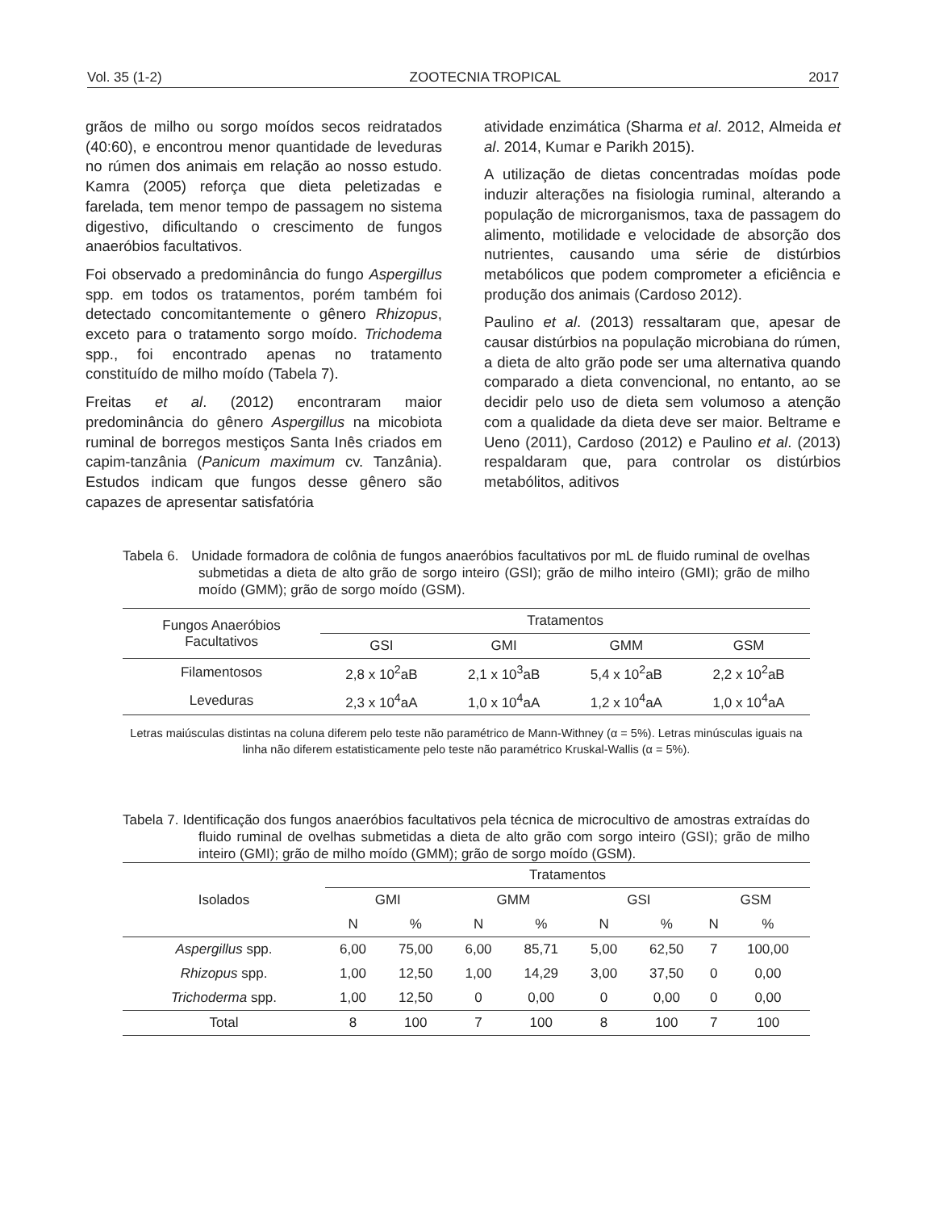Vol. 35 (1-2) ZOOTECNIA TROPICAL 2017
grãos de milho ou sorgo moídos secos reidratados (40:60), e encontrou menor quantidade de leveduras no rúmen dos animais em relação ao nosso estudo. Kamra (2005) reforça que dieta peletizadas e farelada, tem menor tempo de passagem no sistema digestivo, dificultando o crescimento de fungos anaeróbios facultativos.
Foi observado a predominância do fungo Aspergillus spp. em todos os tratamentos, porém também foi detectado concomitantemente o gênero Rhizopus, exceto para o tratamento sorgo moído. Trichodema spp., foi encontrado apenas no tratamento constituído de milho moído (Tabela 7).
Freitas et al. (2012) encontraram maior predominância do gênero Aspergillus na micobiota ruminal de borregos mestiços Santa Inês criados em capim-tanzânia (Panicum maximum cv. Tanzânia). Estudos indicam que fungos desse gênero são capazes de apresentar satisfatória
atividade enzimática (Sharma et al. 2012, Almeida et al. 2014, Kumar e Parikh 2015).
A utilização de dietas concentradas moídas pode induzir alterações na fisiologia ruminal, alterando a população de microrganismos, taxa de passagem do alimento, motilidade e velocidade de absorção dos nutrientes, causando uma série de distúrbios metabólicos que podem comprometer a eficiência e produção dos animais (Cardoso 2012).
Paulino et al. (2013) ressaltaram que, apesar de causar distúrbios na população microbiana do rúmen, a dieta de alto grão pode ser uma alternativa quando comparado a dieta convencional, no entanto, ao se decidir pelo uso de dieta sem volumoso a atenção com a qualidade da dieta deve ser maior. Beltrame e Ueno (2011), Cardoso (2012) e Paulino et al. (2013) respaldaram que, para controlar os distúrbios metabólitos, aditivos
Tabela 6. Unidade formadora de colônia de fungos anaeróbios facultativos por mL de fluido ruminal de ovelhas submetidas a dieta de alto grão de sorgo inteiro (GSI); grão de milho inteiro (GMI); grão de milho moído (GMM); grão de sorgo moído (GSM).
| Fungos Anaeróbios Facultativos | Tratamentos | | | |
| --- | --- | --- | --- | --- |
| | GSI | GMI | GMM | GSM |
| Filamentosos | 2,8 x 10<sup>2</sup>aB | 2,1 x 10<sup>3</sup>aB | 5,4 x 10<sup>2</sup>aB | 2,2 x 10<sup>2</sup>aB |
| Leveduras | 2,3 x 10<sup>4</sup>aA | 1,0 x 10<sup>4</sup>aA | 1,2 x 10<sup>4</sup>aA | 1,0 x 10<sup>4</sup>aA |
Letras maiúsculas distintas na coluna diferem pelo teste não paramétrico de Mann-Withney (α = 5%). Letras minúsculas iguais na linha não diferem estatisticamente pelo teste não paramétrico Kruskal-Wallis (α = 5%).
Tabela 7. Identificação dos fungos anaeróbios facultativos pela técnica de microcultivo de amostras extraídas do fluido ruminal de ovelhas submetidas a dieta de alto grão com sorgo inteiro (GSI); grão de milho inteiro (GMI); grão de milho moído (GMM); grão de sorgo moído (GSM).
| Isolados | Tratamentos | | | | | | | |
| --- | --- | --- | --- | --- | --- | --- | --- | --- |
| | GMI | | GMM | | GSI | | GSM | |
| | N | % | N | % | N | % | N | % |
| Aspergillus spp. | 6,00 | 75,00 | 6,00 | 85,71 | 5,00 | 62,50 | 7 | 100,00 |
| Rhizopus spp. | 1,00 | 12,50 | 1,00 | 14,29 | 3,00 | 37,50 | 0 | 0,00 |
| Trichoderma spp. | 1,00 | 12,50 | 0 | 0,00 | 0 | 0,00 | 0 | 0,00 |
| Total | 8 | 100 | 7 | 100 | 8 | 100 | 7 | 100 |